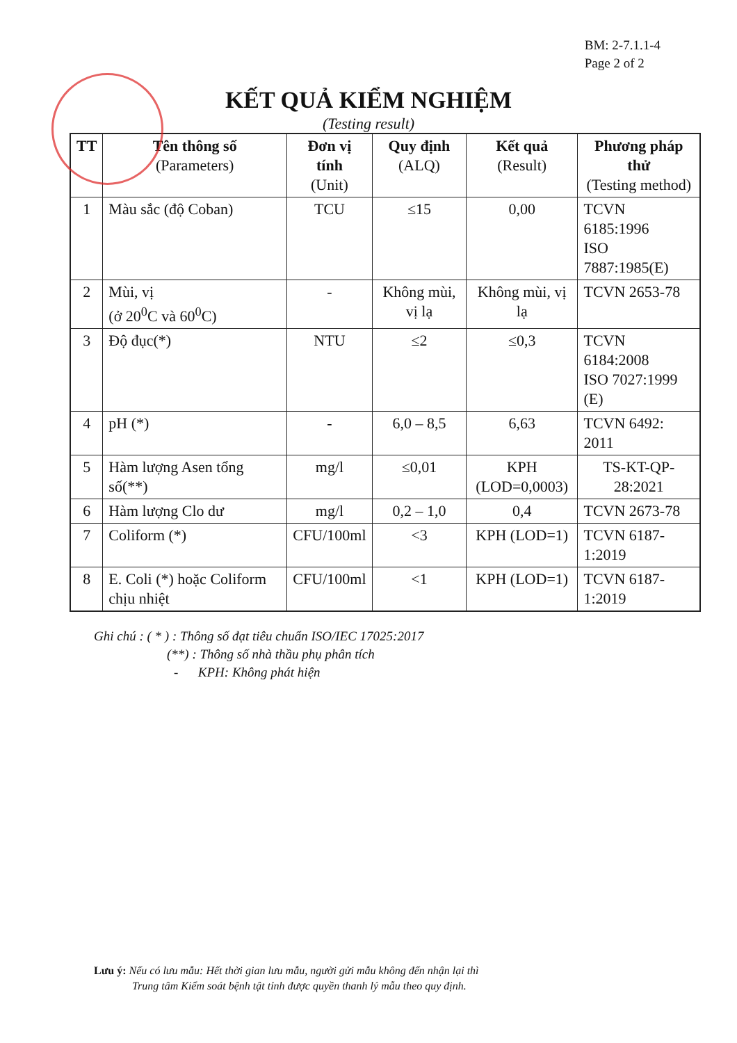BM: 2-7.1.1-4
Page 2 of 2
KẾT QUẢ KIỂM NGHIỆM
(Testing result)
| TT | Tên thông số (Parameters) | Đơn vị tính (Unit) | Quy định (ALQ) | Kết quả (Result) | Phương pháp thử (Testing method) |
| --- | --- | --- | --- | --- | --- |
| 1 | Màu sắc (độ Coban) | TCU | ≤15 | 0,00 | TCVN 6185:1996 ISO 7887:1985(E) |
| 2 | Mùi, vị (ở 20<sup>0</sup>C và 60<sup>0</sup>C) | - | Không mùi, vị lạ | Không mùi, vị lạ | TCVN 2653-78 |
| 3 | Độ đục(*) | NTU | ≤2 | ≤0,3 | TCVN 6184:2008 ISO 7027:1999 (E) |
| 4 | pH (*) | - | 6,0 – 8,5 | 6,63 | TCVN 6492: 2011 |
| 5 | Hàm lượng Asen tổng số(**) | mg/l | ≤0,01 | KPH (LOD=0,0003) | TS-KT-QP-28:2021 |
| 6 | Hàm lượng Clo dư | mg/l | 0,2 – 1,0 | 0,4 | TCVN 2673-78 |
| 7 | Coliform (*) | CFU/100ml | <3 | KPH (LOD=1) | TCVN 6187-1:2019 |
| 8 | E. Coli (*) hoặc Coliform chịu nhiệt | CFU/100ml | <1 | KPH (LOD=1) | TCVN 6187-1:2019 |
Ghi chú : ( * ) : Thông số đạt tiêu chuẩn ISO/IEC 17025:2017
(**) : Thông số nhà thầu phụ phân tích
- KPH: Không phát hiện
Lưu ý: Nếu có lưu mẫu: Hết thời gian lưu mẫu, người gửi mẫu không đến nhận lại thì
Trung tâm Kiểm soát bệnh tật tỉnh được quyền thanh lý mẫu theo quy định.